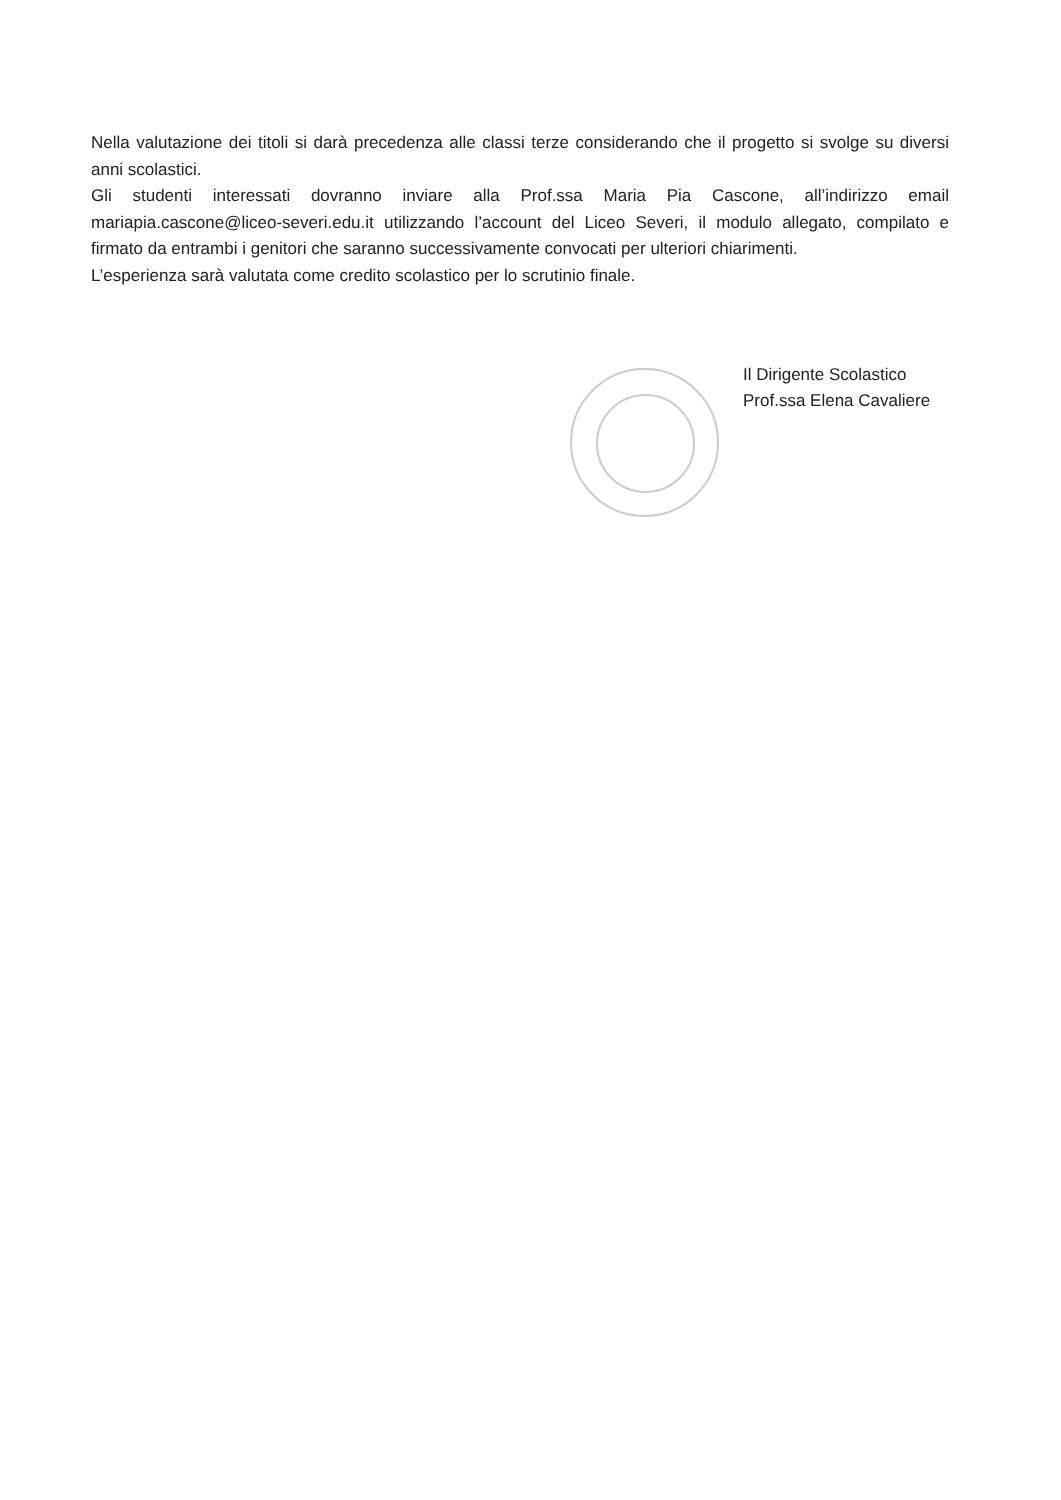Nella valutazione dei titoli si darà precedenza alle classi terze considerando che il progetto si svolge su diversi anni scolastici.
Gli studenti interessati dovranno inviare alla Prof.ssa Maria Pia Cascone, all’indirizzo email mariapia.cascone@liceo-severi.edu.it utilizzando l’account del Liceo Severi, il modulo allegato, compilato e firmato da entrambi i genitori che saranno successivamente convocati per ulteriori chiarimenti.
L’esperienza sarà valutata come credito scolastico per lo scrutinio finale.
Il Dirigente Scolastico
Prof.ssa Elena Cavaliere